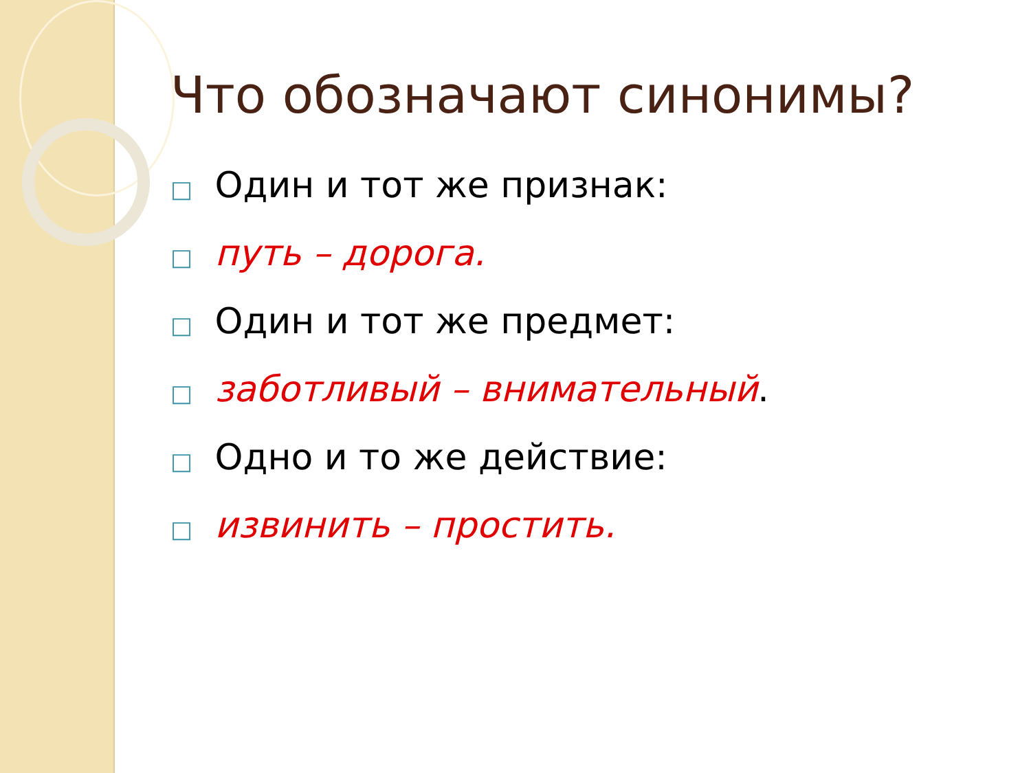Что обозначают синонимы?
□ Один и тот же признак:
□ путь – дорога.
□ Один и тот же предмет:
□ заботливый – внимательный.
□ Одно и то же действие:
□ извинить – простить.